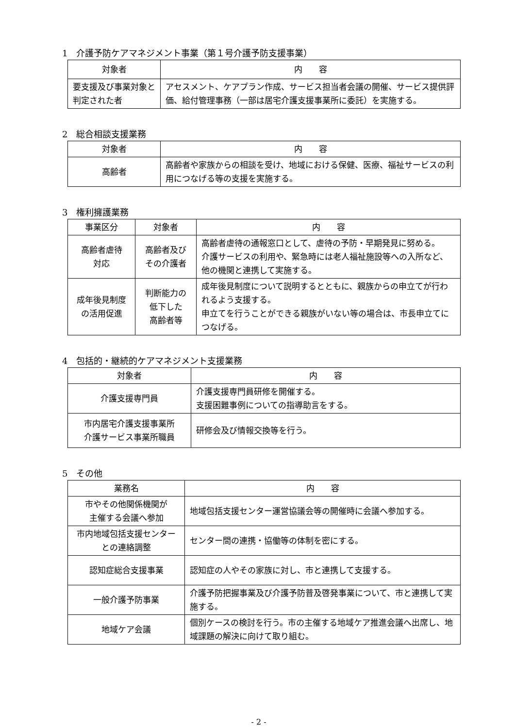1　介護予防ケアマネジメント事業（第１号介護予防支援事業）
| 対象者 | 内 容 |
| --- | --- |
| 要支援及び事業対象と判定された者 | アセスメント、ケアプラン作成、サービス担当者会議の開催、サービス提供評価、給付管理事務（一部は居宅介護支援事業所に委託）を実施する。 |
2　総合相談支援業務
| 対象者 | 内 容 |
| --- | --- |
| 高齢者 | 高齢者や家族からの相談を受け、地域における保健、医療、福祉サービスの利用につなげる等の支援を実施する。 |
3　権利擁護業務
| 事業区分 | 対象者 | 内 容 |
| --- | --- | --- |
| 高齢者虐待 対応 | 高齢者及び その介護者 | 高齢者虐待の通報窓口として、虐待の予防・早期発見に努める。 介護サービスの利用や、緊急時には老人福祉施設等への入所など、他の機関と連携して実施する。 |
| 成年後見制度 の活用促進 | 判断能力の 低下した 高齢者等 | 成年後見制度について説明するとともに、親族からの申立てが行われるよう支援する。 申立てを行うことができる親族がいない等の場合は、市長申立てにつなげる。 |
4　包括的・継続的ケアマネジメント支援業務
| 対象者 | 内 容 |
| --- | --- |
| 介護支援専門員 | 介護支援専門員研修を開催する。 支援困難事例についての指導助言をする。 |
| 市内居宅介護支援事業所 介護サービス事業所職員 | 研修会及び情報交換等を行う。 |
5　その他
| 業務名 | 内 容 |
| --- | --- |
| 市やその他関係機関が 主催する会議へ参加 | 地域包括支援センター運営協議会等の開催時に会議へ参加する。 |
| 市内地域包括支援センターとの連絡調整 | センター間の連携・協働等の体制を密にする。 |
| 認知症総合支援事業 | 認知症の人やその家族に対し、市と連携して支援する。 |
| 一般介護予防事業 | 介護予防把握事業及び介護予防普及啓発事業について、市と連携して実施する。 |
| 地域ケア会議 | 個別ケースの検討を行う。市の主催する地域ケア推進会議へ出席し、地域課題の解決に向けて取り組む。 |
- 2 -